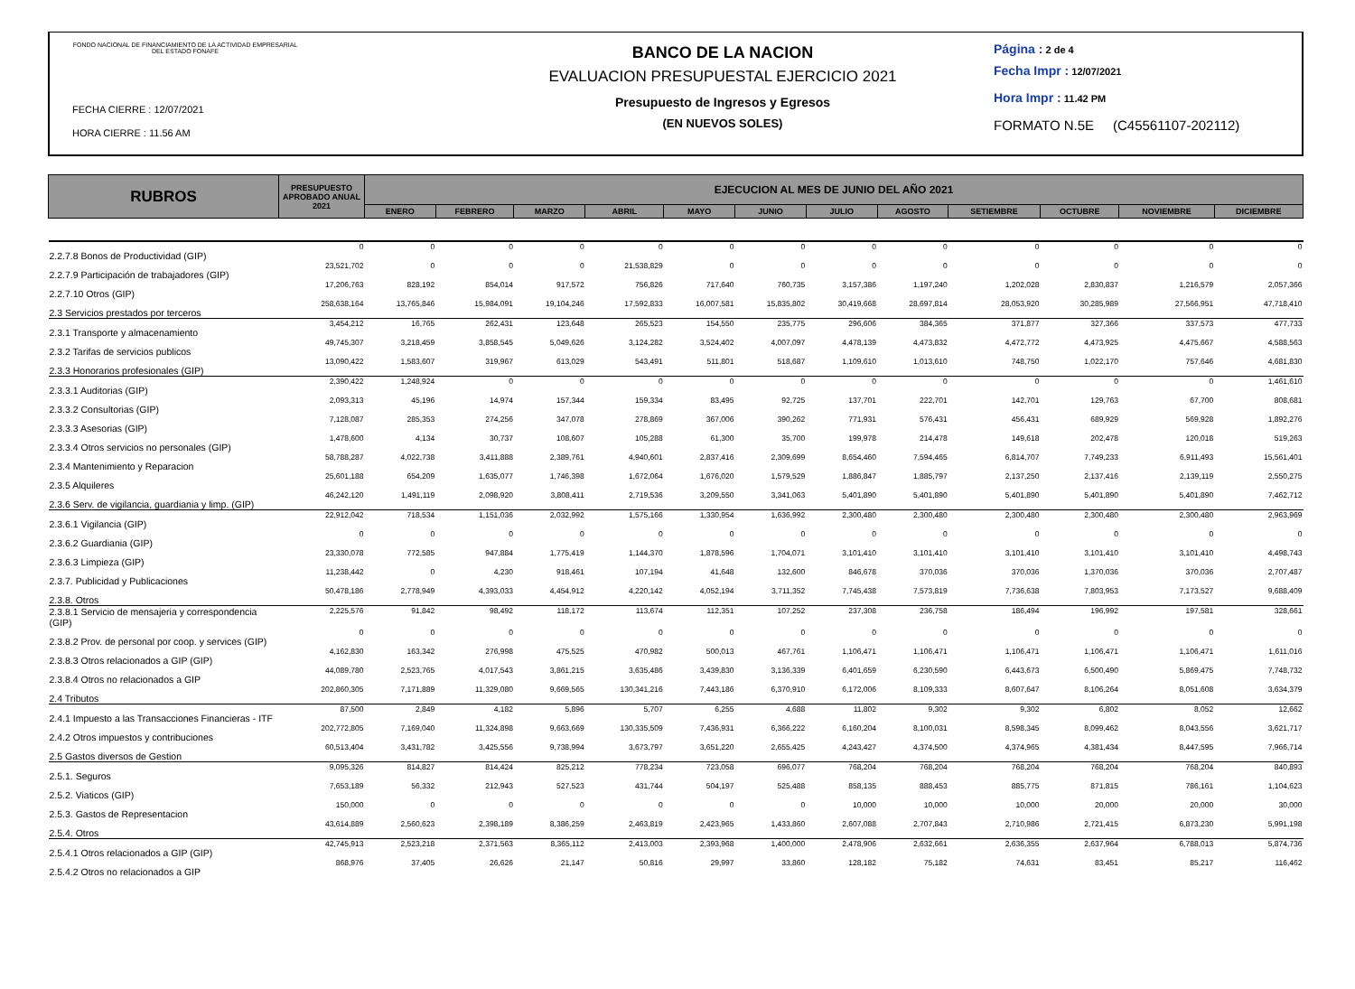FONDO NACIONAL DE FINANCIAMIENTO DE LA ACTIVIDAD EMPRESARIAL DEL ESTADO FONAFE
FECHA CIERRE : 12/07/2021
HORA CIERRE : 11.56 AM
BANCO DE LA NACION
EVALUACION PRESUPUESTAL EJERCICIO 2021
Presupuesto de Ingresos y Egresos
(EN NUEVOS SOLES)
Página : 2 de 4
Fecha Impr : 12/07/2021
Hora Impr : 11.42 PM
FORMATO N.5E (C45561107-202112)
| RUBROS | PRESUPUESTO APROBADO ANUAL 2021 | EJECUCION AL MES DE JUNIO DEL AÑO 2021 | | | | | | | | | | | |
| --- | --- | --- | --- | --- | --- | --- | --- | --- | --- | --- | --- | --- | --- |
| | | ENERO | FEBRERO | MARZO | ABRIL | MAYO | JUNIO | JULIO | AGOSTO | SETIEMBRE | OCTUBRE | NOVIEMBRE | DICIEMBRE |
| 2.2.7.8 Bonos de Productividad (GIP) | 0 | 0 | 0 | 0 | 0 | 0 | 0 | 0 | 0 | 0 | 0 | 0 | 0 |
| 2.2.7.9 Participación de trabajadores (GIP) | 23,521,702 | 0 | 0 | 0 | 21,538,829 | 0 | 0 | 0 | 0 | 0 | 0 | 0 | 0 |
| 2.2.7.10 Otros (GIP) | 17,206,763 | 828,192 | 854,014 | 917,572 | 756,826 | 717,640 | 760,735 | 3,157,386 | 1,197,240 | 1,202,028 | 2,830,837 | 1,216,579 | 2,057,366 |
| 2.3 Servicios prestados por terceros | 258,638,164 | 13,765,846 | 15,984,091 | 19,104,246 | 17,592,833 | 16,007,581 | 15,835,802 | 30,419,668 | 28,697,814 | 28,053,920 | 30,285,989 | 27,566,951 | 47,718,410 |
| 2.3.1 Transporte y almacenamiento | 3,454,212 | 16,765 | 262,431 | 123,648 | 265,523 | 154,550 | 235,775 | 296,606 | 384,365 | 371,877 | 327,366 | 337,573 | 477,733 |
| 2.3.2 Tarifas de servicios publicos | 49,745,307 | 3,218,459 | 3,858,545 | 5,049,626 | 3,124,282 | 3,524,402 | 4,007,097 | 4,478,139 | 4,473,832 | 4,472,772 | 4,473,925 | 4,475,667 | 4,588,563 |
| 2.3.3 Honorarios profesionales (GIP) | 13,090,422 | 1,583,607 | 319,967 | 613,029 | 543,491 | 511,801 | 518,687 | 1,109,610 | 1,013,610 | 748,750 | 1,022,170 | 757,646 | 4,681,830 |
| 2.3.3.1 Auditorias (GIP) | 2,390,422 | 1,248,924 | 0 | 0 | 0 | 0 | 0 | 0 | 0 | 0 | 0 | 0 | 1,461,610 |
| 2.3.3.2 Consultorias (GIP) | 2,093,313 | 45,196 | 14,974 | 157,344 | 159,334 | 83,495 | 92,725 | 137,701 | 222,701 | 142,701 | 129,763 | 67,700 | 808,681 |
| 2.3.3.3 Asesorias (GIP) | 7,128,087 | 285,353 | 274,256 | 347,078 | 278,869 | 367,006 | 390,262 | 771,931 | 576,431 | 456,431 | 689,929 | 569,928 | 1,892,276 |
| 2.3.3.4 Otros servicios no personales (GIP) | 1,478,600 | 4,134 | 30,737 | 108,607 | 105,288 | 61,300 | 35,700 | 199,978 | 214,478 | 149,618 | 202,478 | 120,018 | 519,263 |
| 2.3.4 Mantenimiento y Reparacion | 58,788,287 | 4,022,738 | 3,411,888 | 2,389,761 | 4,940,601 | 2,837,416 | 2,309,699 | 8,654,460 | 7,594,465 | 6,814,707 | 7,749,233 | 6,911,493 | 15,561,401 |
| 2.3.5 Alquileres | 25,601,188 | 654,209 | 1,635,077 | 1,746,398 | 1,672,064 | 1,676,020 | 1,579,529 | 1,886,847 | 1,885,797 | 2,137,250 | 2,137,416 | 2,139,119 | 2,550,275 |
| 2.3.6 Serv. de vigilancia, guardiania y limp. (GIP) | 46,242,120 | 1,491,119 | 2,098,920 | 3,808,411 | 2,719,536 | 3,209,550 | 3,341,063 | 5,401,890 | 5,401,890 | 5,401,890 | 5,401,890 | 5,401,890 | 7,462,712 |
| 2.3.6.1 Vigilancia (GIP) | 22,912,042 | 718,534 | 1,151,036 | 2,032,992 | 1,575,166 | 1,330,954 | 1,636,992 | 2,300,480 | 2,300,480 | 2,300,480 | 2,300,480 | 2,300,480 | 2,963,969 |
| 2.3.6.2 Guardiania (GIP) | 0 | 0 | 0 | 0 | 0 | 0 | 0 | 0 | 0 | 0 | 0 | 0 | 0 |
| 2.3.6.3 Limpieza (GIP) | 23,330,078 | 772,585 | 947,884 | 1,775,419 | 1,144,370 | 1,878,596 | 1,704,071 | 3,101,410 | 3,101,410 | 3,101,410 | 3,101,410 | 3,101,410 | 4,498,743 |
| 2.3.7. Publicidad y Publicaciones | 11,238,442 | 0 | 4,230 | 918,461 | 107,194 | 41,648 | 132,600 | 846,678 | 370,036 | 370,036 | 1,370,036 | 370,036 | 2,707,487 |
| 2.3.8. Otros | 50,478,186 | 2,778,949 | 4,393,033 | 4,454,912 | 4,220,142 | 4,052,194 | 3,711,352 | 7,745,438 | 7,573,819 | 7,736,638 | 7,803,953 | 7,173,527 | 9,688,409 |
| 2.3.8.1 Servicio de mensajeria y correspondencia (GIP) | 2,225,576 | 91,842 | 98,492 | 118,172 | 113,674 | 112,351 | 107,252 | 237,308 | 236,758 | 186,494 | 196,992 | 197,581 | 328,661 |
| 2.3.8.2 Prov. de personal por coop. y services (GIP) | 0 | 0 | 0 | 0 | 0 | 0 | 0 | 0 | 0 | 0 | 0 | 0 | 0 |
| 2.3.8.3 Otros relacionados a GIP (GIP) | 4,162,830 | 163,342 | 276,998 | 475,525 | 470,982 | 500,013 | 467,761 | 1,106,471 | 1,106,471 | 1,106,471 | 1,106,471 | 1,106,471 | 1,611,016 |
| 2.3.8.4 Otros no relacionados a GIP | 44,089,780 | 2,523,765 | 4,017,543 | 3,861,215 | 3,635,486 | 3,439,830 | 3,136,339 | 6,401,659 | 6,230,590 | 6,443,673 | 6,500,490 | 5,869,475 | 7,748,732 |
| 2.4 Tributos | 202,860,305 | 7,171,889 | 11,329,080 | 9,669,565 | 130,341,216 | 7,443,186 | 6,370,910 | 6,172,006 | 8,109,333 | 8,607,647 | 8,106,264 | 8,051,608 | 3,634,379 |
| 2.4.1 Impuesto a las Transacciones Financieras - ITF | 87,500 | 2,849 | 4,182 | 5,896 | 5,707 | 6,255 | 4,688 | 11,802 | 9,302 | 9,302 | 6,802 | 8,052 | 12,662 |
| 2.4.2 Otros impuestos y contribuciones | 202,772,805 | 7,169,040 | 11,324,898 | 9,663,669 | 130,335,509 | 7,436,931 | 6,366,222 | 6,160,204 | 8,100,031 | 8,598,345 | 8,099,462 | 8,043,556 | 3,621,717 |
| 2.5 Gastos diversos de Gestion | 60,513,404 | 3,431,782 | 3,425,556 | 9,738,994 | 3,673,797 | 3,651,220 | 2,655,425 | 4,243,427 | 4,374,500 | 4,374,965 | 4,381,434 | 8,447,595 | 7,966,714 |
| 2.5.1. Seguros | 9,095,326 | 814,827 | 814,424 | 825,212 | 778,234 | 723,058 | 696,077 | 768,204 | 768,204 | 768,204 | 768,204 | 768,204 | 840,893 |
| 2.5.2. Viaticos (GIP) | 7,653,189 | 56,332 | 212,943 | 527,523 | 431,744 | 504,197 | 525,488 | 858,135 | 888,453 | 885,775 | 871,815 | 786,161 | 1,104,623 |
| 2.5.3. Gastos de Representacion | 150,000 | 0 | 0 | 0 | 0 | 0 | 0 | 10,000 | 10,000 | 10,000 | 20,000 | 20,000 | 30,000 |
| 2.5.4. Otros | 43,614,889 | 2,560,623 | 2,398,189 | 8,386,259 | 2,463,819 | 2,423,965 | 1,433,860 | 2,607,088 | 2,707,843 | 2,710,986 | 2,721,415 | 6,873,230 | 5,991,198 |
| 2.5.4.1 Otros relacionados a GIP (GIP) | 42,745,913 | 2,523,218 | 2,371,563 | 8,365,112 | 2,413,003 | 2,393,968 | 1,400,000 | 2,478,906 | 2,632,661 | 2,636,355 | 2,637,964 | 6,788,013 | 5,874,736 |
| 2.5.4.2 Otros no relacionados a GIP | 868,976 | 37,405 | 26,626 | 21,147 | 50,816 | 29,997 | 33,860 | 128,182 | 75,182 | 74,631 | 83,451 | 85,217 | 116,462 |